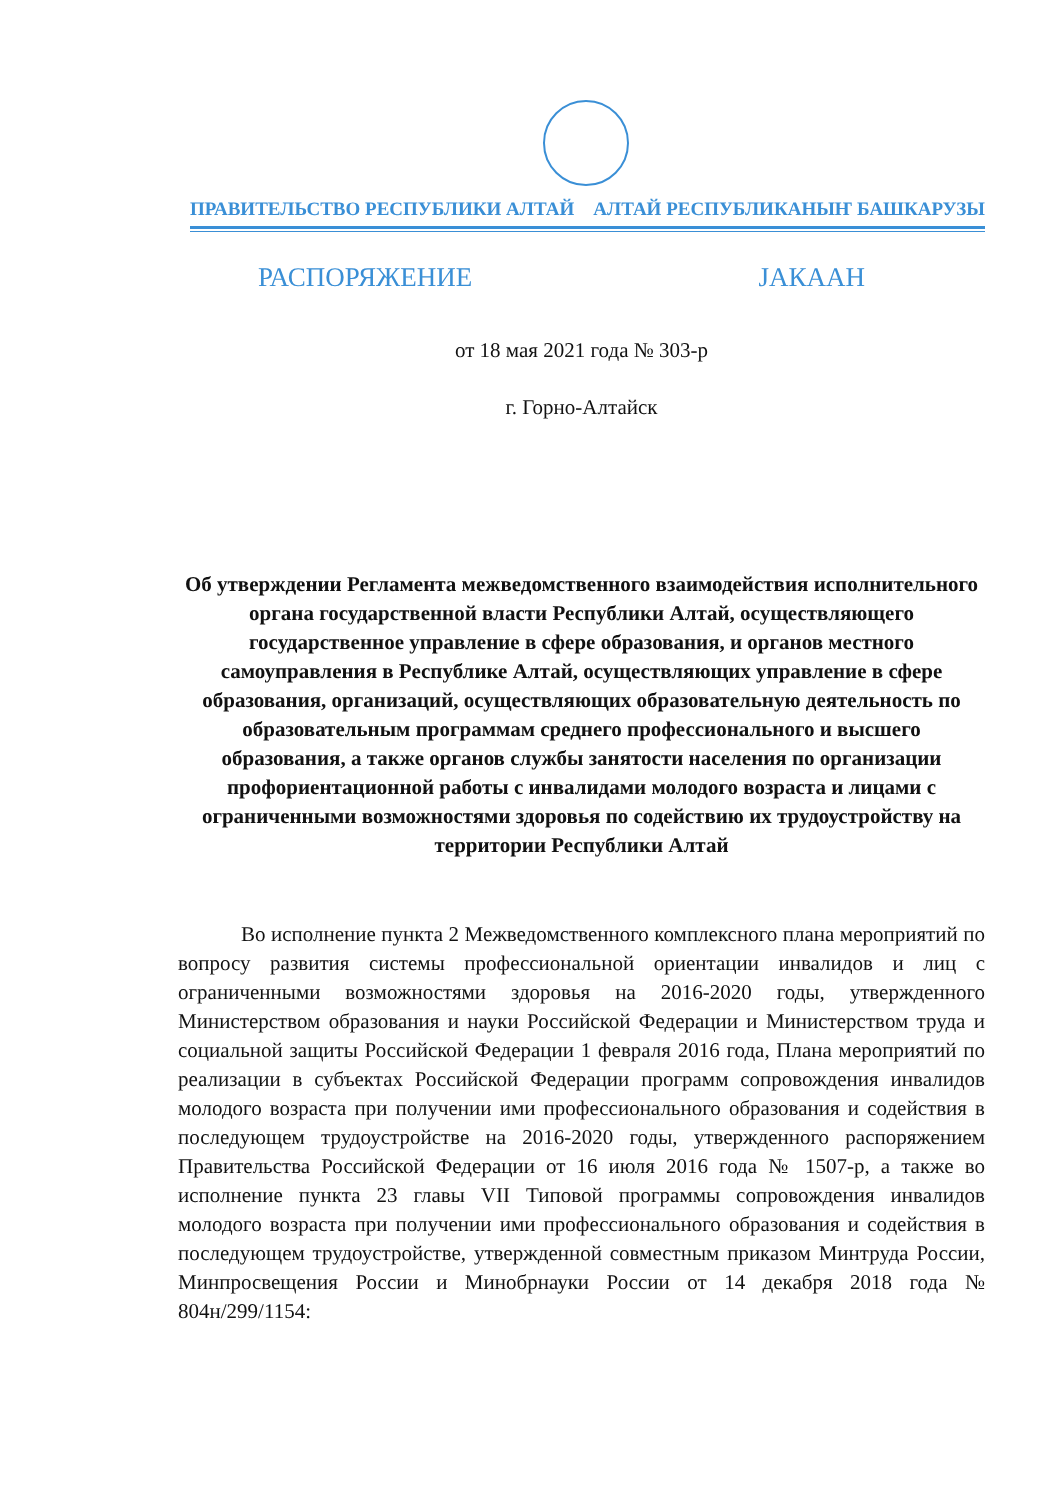ПРАВИТЕЛЬСТВО РЕСПУБЛИКИ АЛТАЙ АЛТАЙ РЕСПУБЛИКАНЫҤ БАШКАРУЗЫ
РАСПОРЯЖЕНИЕ JАКААН
от 18 мая 2021 года № 303-р
г. Горно-Алтайск
Об утверждении Регламента межведомственного взаимодействия исполнительного органа государственной власти Республики Алтай, осуществляющего государственное управление в сфере образования, и органов местного самоуправления в Республике Алтай, осуществляющих управление в сфере образования, организаций, осуществляющих образовательную деятельность по образовательным программам среднего профессионального и высшего образования, а также органов службы занятости населения по организации профориентационной работы с инвалидами молодого возраста и лицами с ограниченными возможностями здоровья по содействию их трудоустройству на территории Республики Алтай
Во исполнение пункта 2 Межведомственного комплексного плана мероприятий по вопросу развития системы профессиональной ориентации инвалидов и лиц с ограниченными возможностями здоровья на 2016-2020 годы, утвержденного Министерством образования и науки Российской Федерации и Министерством труда и социальной защиты Российской Федерации 1 февраля 2016 года, Плана мероприятий по реализации в субъектах Российской Федерации программ сопровождения инвалидов молодого возраста при получении ими профессионального образования и содействия в последующем трудоустройстве на 2016-2020 годы, утвержденного распоряжением Правительства Российской Федерации от 16 июля 2016 года № 1507-р, а также во исполнение пункта 23 главы VII Типовой программы сопровождения инвалидов молодого возраста при получении ими профессионального образования и содействия в последующем трудоустройстве, утвержденной совместным приказом Минтруда России, Минпросвещения России и Минобрнауки России от 14 декабря 2018 года № 804н/299/1154: